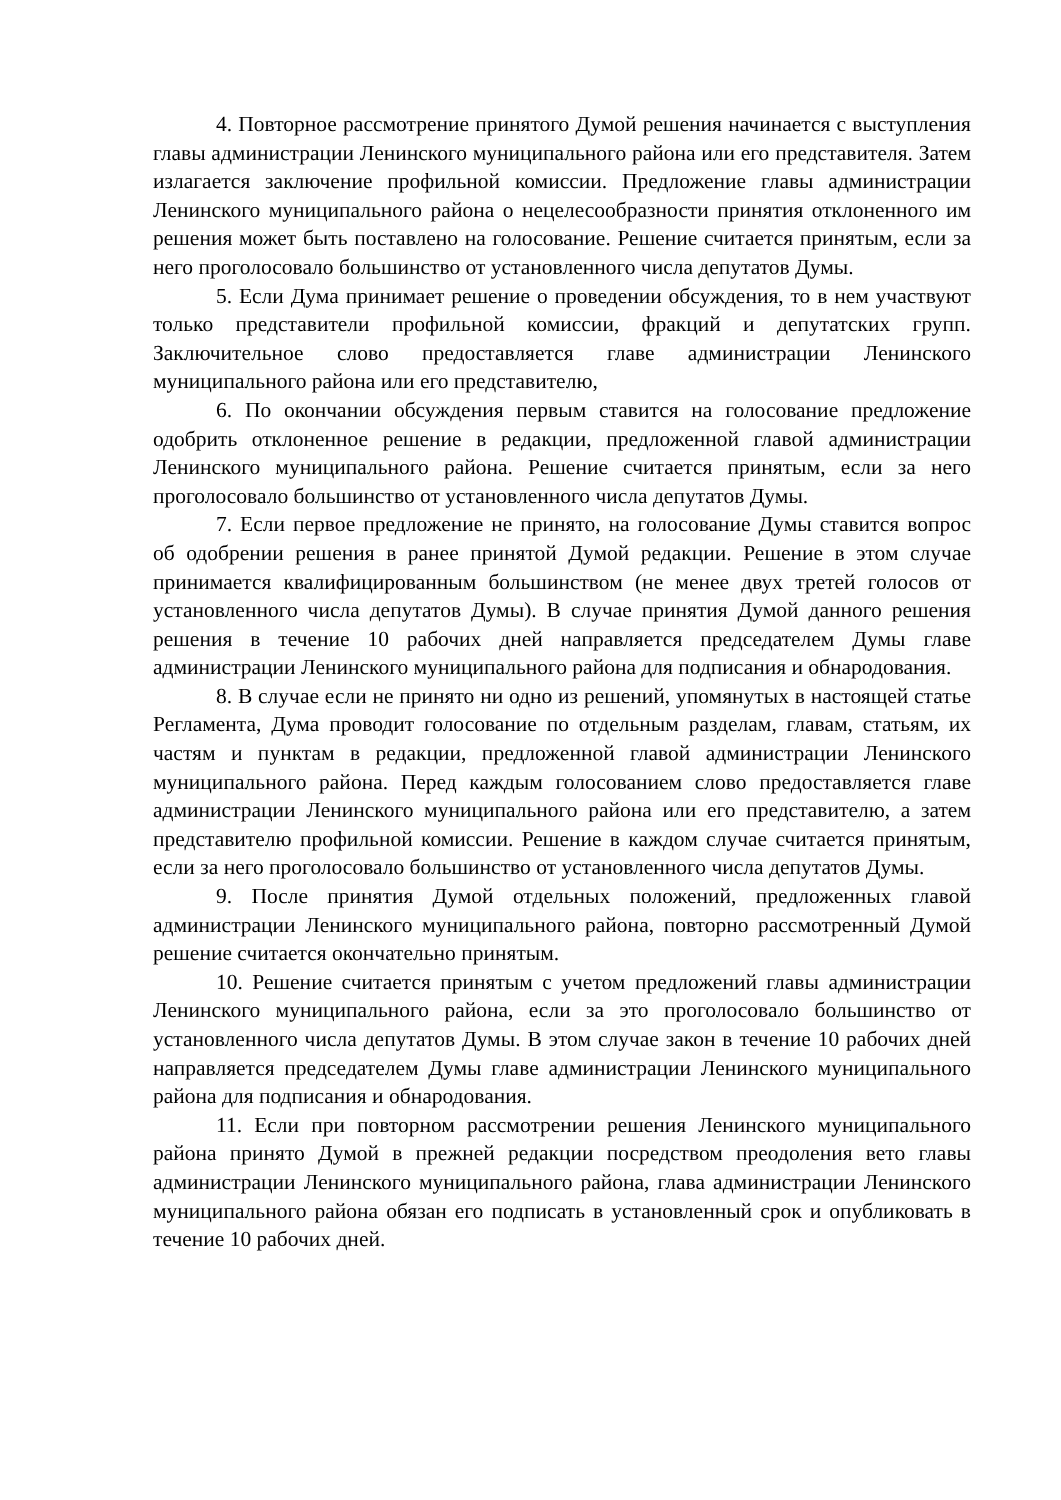4. Повторное рассмотрение принятого Думой решения начинается с выступления главы администрации Ленинского муниципального района или его представителя. Затем излагается заключение профильной комиссии. Предложение главы администрации Ленинского муниципального района о нецелесообразности принятия отклоненного им решения может быть поставлено на голосование. Решение считается принятым, если за него проголосовало большинство от установленного числа депутатов Думы.
5. Если Дума принимает решение о проведении обсуждения, то в нем участвуют только представители профильной комиссии, фракций и депутатских групп. Заключительное слово предоставляется главе администрации Ленинского муниципального района или его представителю,
6. По окончании обсуждения первым ставится на голосование предложение одобрить отклоненное решение в редакции, предложенной главой администрации Ленинского муниципального района. Решение считается принятым, если за него проголосовало большинство от установленного числа депутатов Думы.
7. Если первое предложение не принято, на голосование Думы ставится вопрос об одобрении решения в ранее принятой Думой редакции. Решение в этом случае принимается квалифицированным большинством (не менее двух третей голосов от установленного числа депутатов Думы). В случае принятия Думой данного решения решения в течение 10 рабочих дней направляется председателем Думы главе администрации Ленинского муниципального района для подписания и обнародования.
8. В случае если не принято ни одно из решений, упомянутых в настоящей статье Регламента, Дума проводит голосование по отдельным разделам, главам, статьям, их частям и пунктам в редакции, предложенной главой администрации Ленинского муниципального района. Перед каждым голосованием слово предоставляется главе администрации Ленинского муниципального района или его представителю, а затем представителю профильной комиссии. Решение в каждом случае считается принятым, если за него проголосовало большинство от установленного числа депутатов Думы.
9. После принятия Думой отдельных положений, предложенных главой администрации Ленинского муниципального района, повторно рассмотренный Думой решение считается окончательно принятым.
10. Решение считается принятым с учетом предложений главы администрации Ленинского муниципального района, если за это проголосовало большинство от установленного числа депутатов Думы. В этом случае закон в течение 10 рабочих дней направляется председателем Думы главе администрации Ленинского муниципального района для подписания и обнародования.
11. Если при повторном рассмотрении решения Ленинского муниципального района принято Думой в прежней редакции посредством преодоления вето главы администрации Ленинского муниципального района, глава администрации Ленинского муниципального района обязан его подписать в установленный срок и опубликовать в течение 10 рабочих дней.